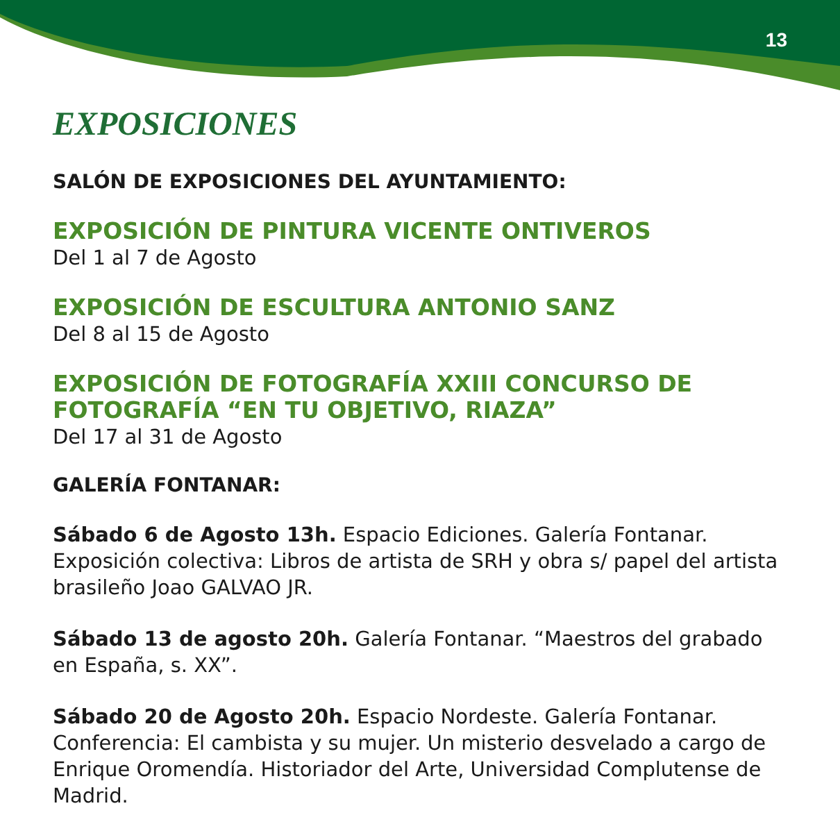13
EXPOSICIONES
SALÓN DE EXPOSICIONES DEL AYUNTAMIENTO:
EXPOSICIÓN DE PINTURA VICENTE ONTIVEROS
Del 1 al 7 de Agosto
EXPOSICIÓN DE ESCULTURA ANTONIO SANZ
Del 8 al 15 de Agosto
EXPOSICIÓN DE FOTOGRAFÍA XXIII CONCURSO DE FOTOGRAFÍA “EN TU OBJETIVO, RIAZA”
Del 17 al 31 de Agosto
GALERÍA FONTANAR:
Sábado 6 de Agosto 13h. Espacio Ediciones. Galería Fontanar. Exposición colectiva: Libros de artista de SRH y obra s/ papel del artista brasileño Joao GALVAO JR.
Sábado 13 de agosto 20h. Galería Fontanar. “Maestros del grabado en España, s. XX”.
Sábado 20 de Agosto 20h. Espacio Nordeste. Galería Fontanar. Conferencia: El cambista y su mujer. Un misterio desvelado a cargo de Enrique Oromendía. Historiador del Arte, Universidad Complutense de Madrid.